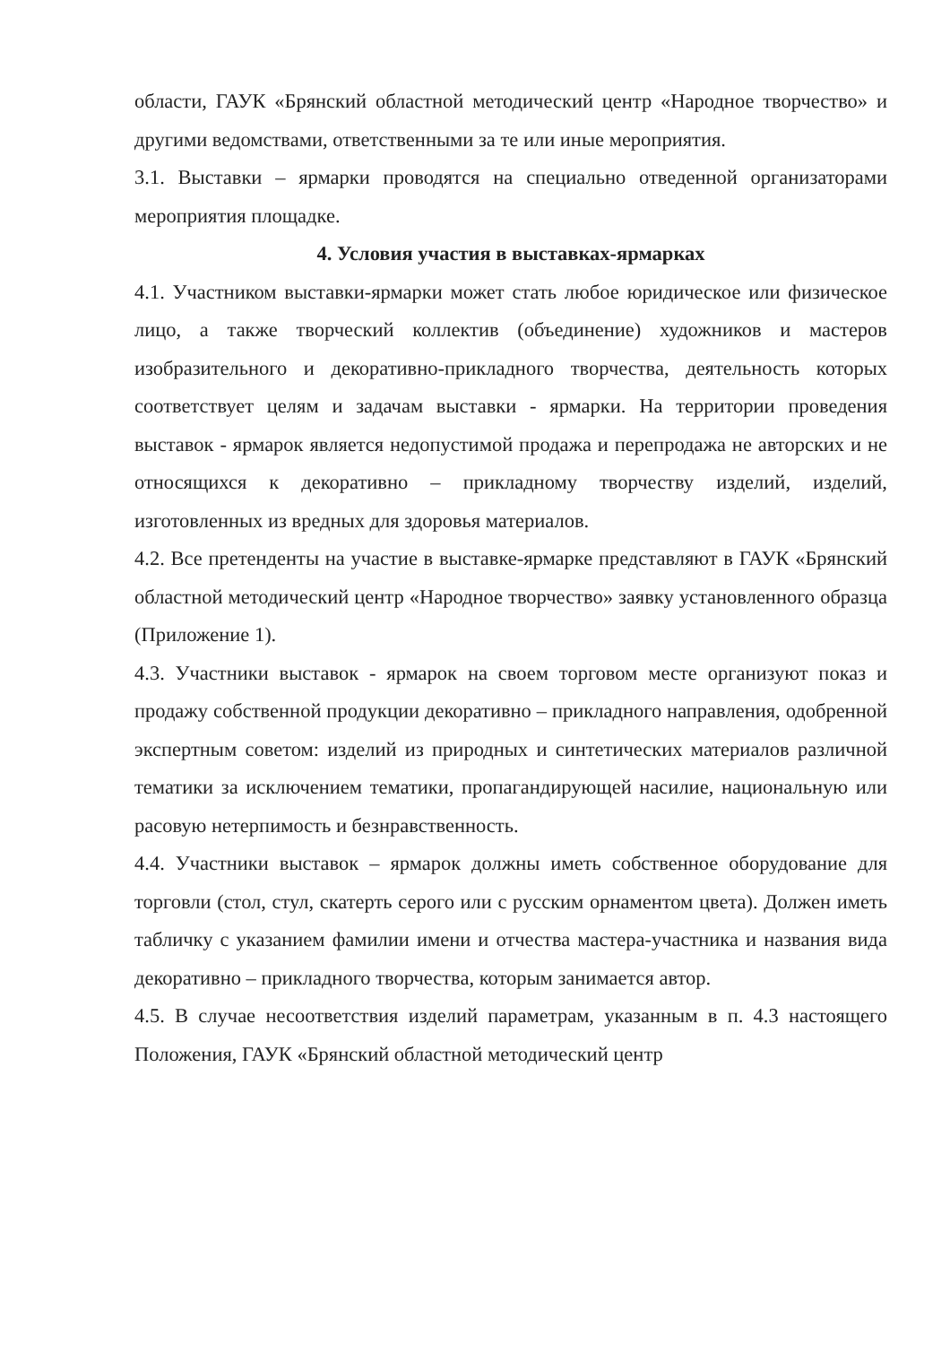области, ГАУК «Брянский областной методический центр «Народное творчество» и другими ведомствами, ответственными за те или иные мероприятия.
3.1. Выставки – ярмарки проводятся на специально отведенной организаторами мероприятия площадке.
4. Условия участия в выставках-ярмарках
4.1. Участником выставки-ярмарки может стать любое юридическое или физическое лицо, а также творческий коллектив (объединение) художников и мастеров изобразительного и декоративно-прикладного творчества, деятельность которых соответствует целям и задачам выставки - ярмарки. На территории проведения выставок - ярмарок является недопустимой продажа и перепродажа не авторских и не относящихся к декоративно – прикладному творчеству изделий, изделий, изготовленных из вредных для здоровья материалов.
4.2. Все претенденты на участие в выставке-ярмарке представляют в ГАУК «Брянский областной методический центр «Народное творчество» заявку установленного образца (Приложение 1).
4.3. Участники выставок - ярмарок на своем торговом месте организуют показ и продажу собственной продукции декоративно – прикладного направления, одобренной экспертным советом: изделий из природных и синтетических материалов различной тематики за исключением тематики, пропагандирующей насилие, национальную или расовую нетерпимость и безнравственность.
4.4. Участники выставок – ярмарок должны иметь собственное оборудование для торговли (стол, стул, скатерть серого или с русским орнаментом цвета). Должен иметь табличку с указанием фамилии имени и отчества мастера-участника и названия вида декоративно – прикладного творчества, которым занимается автор.
4.5. В случае несоответствия изделий параметрам, указанным в п. 4.3 настоящего Положения, ГАУК «Брянский областной методический центр